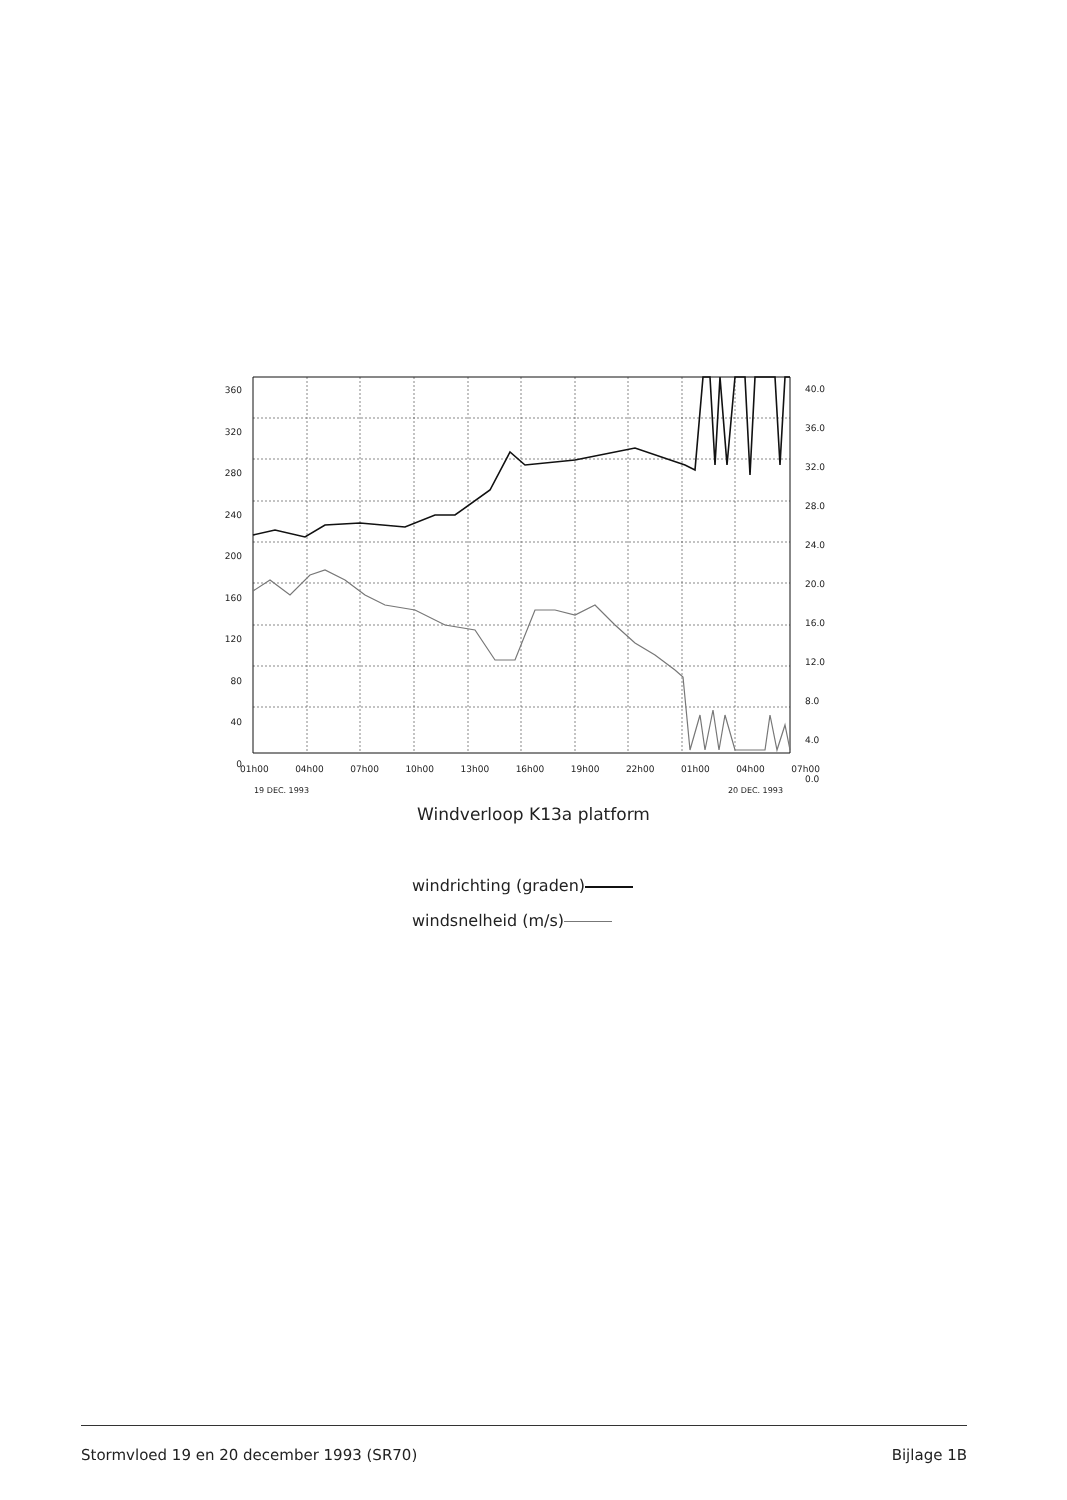360
320
280
240
200
160
120
80
40
0
40.0
36.0
32.0
28.0
24.0
20.0
16.0
12.0
8.0
4.0
0.0
01h00 04h00 07h00 10h00 13h00 16h00 19h00 22h00 01h00 04h00 07h00
19 DEC. 1993 20 DEC. 1993
Windverloop K13a platform
windrichting (graden)
windsnelheid (m/s)
Stormvloed 19 en 20 december 1993 (SR70) Bijlage 1B